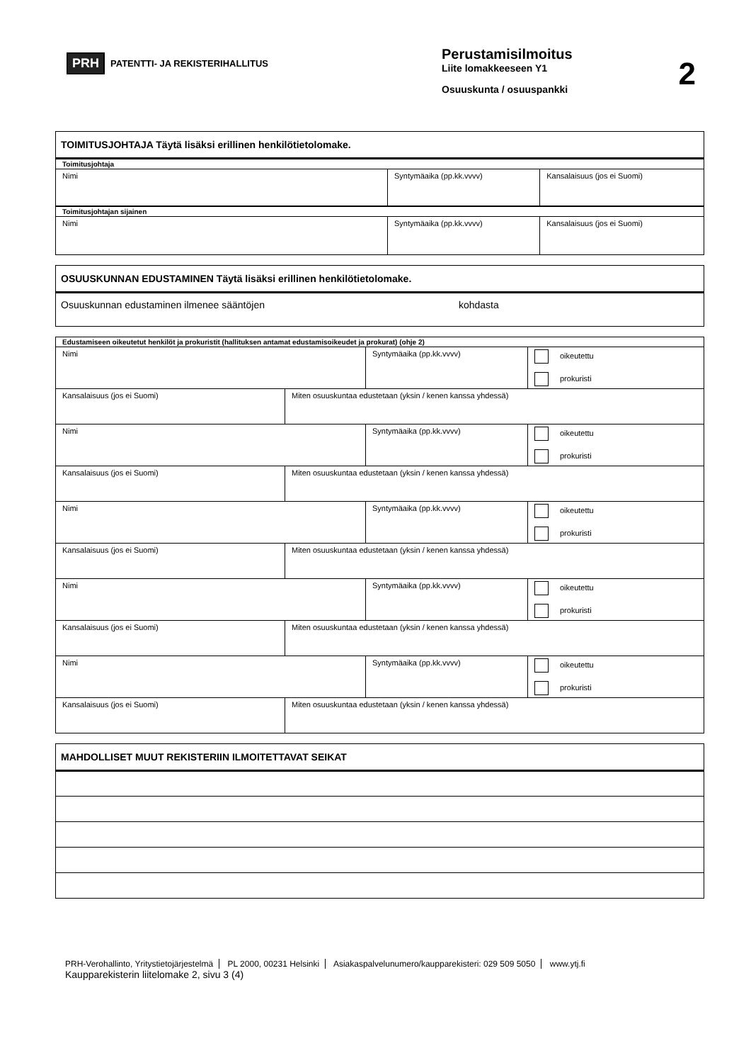PRH PATENTTI- JA REKISTERIHALLITUS
Perustamisilmoitus
Liite lomakkeeseen Y1
Osuuskunta / osuuspankki
2
| TOIMITUSJOHTAJA Täytä lisäksi erillinen henkilötietolomake. | | |
| Toimitusjohtaja | | |
| Nimi | Syntymäaika (pp.kk.vvvv) | Kansalaisuus (jos ei Suomi) |
| Toimitusjohtajan sijainen | | |
| Nimi | Syntymäaika (pp.kk.vvvv) | Kansalaisuus (jos ei Suomi) |
| OSUUSKUNNAN EDUSTAMINEN Täytä lisäksi erillinen henkilötietolomake. |
| Osuuskunnan edustaminen ilmenee sääntöjen kohdasta |
| Edustamiseen oikeutetut henkilöt ja prokuristit (hallituksen antamat edustamisoikeudet ja prokurat) (ohje 2) | | | |
| Nimi | | Syntymäaika (pp.kk.vvvv) | oikeutettu prokuristi |
| Kansalaisuus (jos ei Suomi) | Miten osuuskuntaa edustetaan (yksin / kenen kanssa yhdessä) | | |
| Nimi | | Syntymäaika (pp.kk.vvvv) | oikeutettu prokuristi |
| Kansalaisuus (jos ei Suomi) | Miten osuuskuntaa edustetaan (yksin / kenen kanssa yhdessä) | | |
| Nimi | | Syntymäaika (pp.kk.vvvv) | oikeutettu prokuristi |
| Kansalaisuus (jos ei Suomi) | Miten osuuskuntaa edustetaan (yksin / kenen kanssa yhdessä) | | |
| Nimi | | Syntymäaika (pp.kk.vvvv) | oikeutettu prokuristi |
| Kansalaisuus (jos ei Suomi) | Miten osuuskuntaa edustetaan (yksin / kenen kanssa yhdessä) | | |
| Nimi | | Syntymäaika (pp.kk.vvvv) | oikeutettu prokuristi |
| Kansalaisuus (jos ei Suomi) | Miten osuuskuntaa edustetaan (yksin / kenen kanssa yhdessä) | | |
| MAHDOLLISET MUUT REKISTERIIN ILMOITETTAVAT SEIKAT |
PRH-Verohallinto, Yritystietojärjestelmä PL 2000, 00231 Helsinki Asiakaspalvelunumero/kaupparekisteri: 029 509 5050 www.ytj.fi
Kaupparekisterin liitelomake 2, sivu 3 (4)